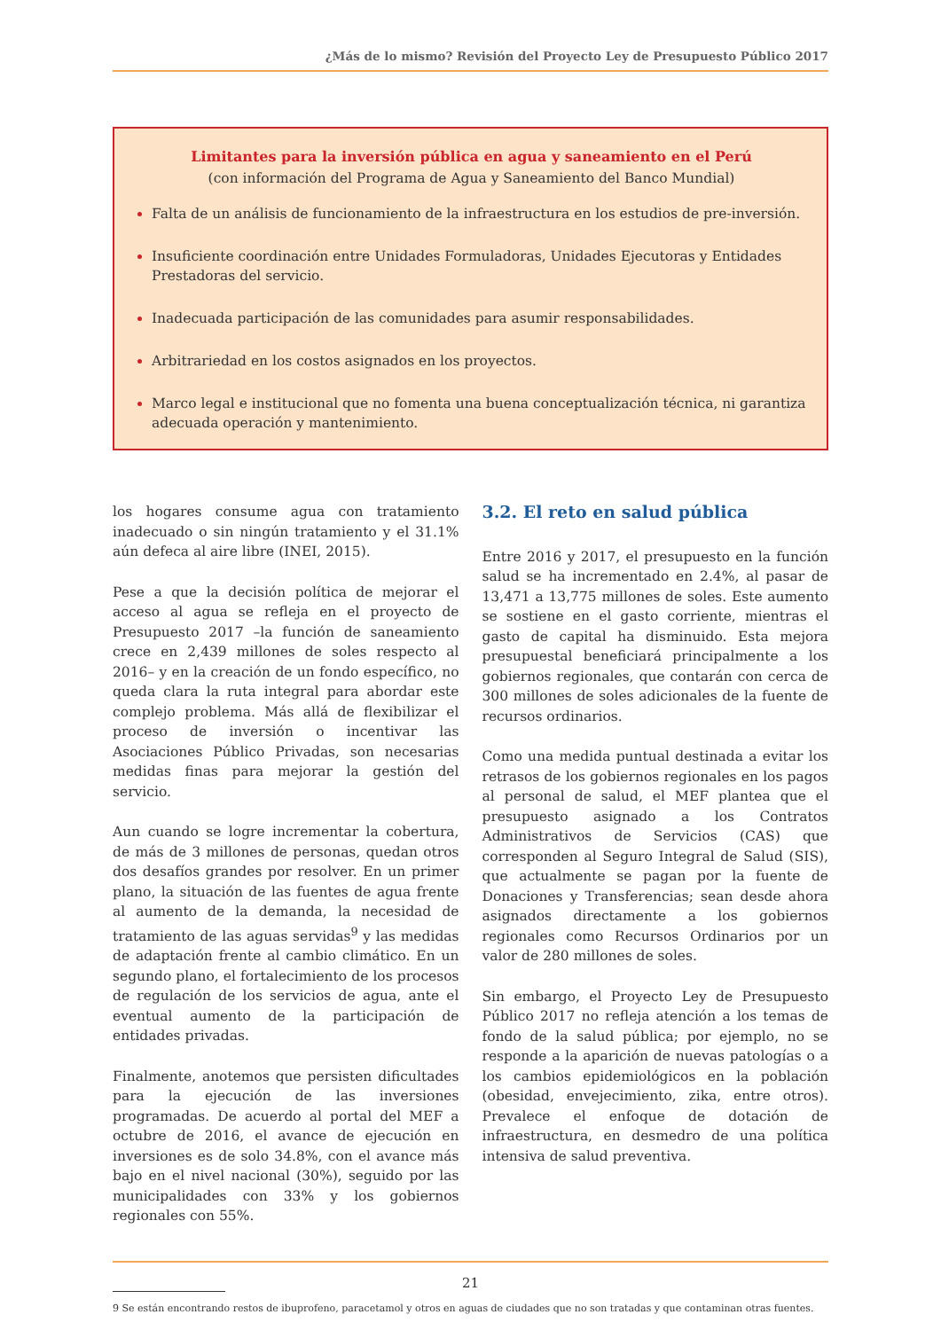¿Más de lo mismo? Revisión del Proyecto Ley de Presupuesto Público 2017
Limitantes para la inversión pública en agua y saneamiento en el Perú
(con información del Programa de Agua y Saneamiento del Banco Mundial)
Falta de un análisis de funcionamiento de la infraestructura en los estudios de pre-inversión.
Insuficiente coordinación entre Unidades Formuladoras, Unidades Ejecutoras y Entidades Prestadoras del servicio.
Inadecuada participación de las comunidades para asumir responsabilidades.
Arbitrariedad en los costos asignados en los proyectos.
Marco legal e institucional que no fomenta una buena conceptualización técnica, ni garantiza adecuada operación y mantenimiento.
los hogares consume agua con tratamiento inadecuado o sin ningún tratamiento y el 31.1% aún defeca al aire libre (INEI, 2015).
Pese a que la decisión política de mejorar el acceso al agua se refleja en el proyecto de Presupuesto 2017 –la función de saneamiento crece en 2,439 millones de soles respecto al 2016– y en la creación de un fondo específico, no queda clara la ruta integral para abordar este complejo problema. Más allá de flexibilizar el proceso de inversión o incentivar las Asociaciones Público Privadas, son necesarias medidas finas para mejorar la gestión del servicio.
Aun cuando se logre incrementar la cobertura, de más de 3 millones de personas, quedan otros dos desafíos grandes por resolver. En un primer plano, la situación de las fuentes de agua frente al aumento de la demanda, la necesidad de tratamiento de las aguas servidas<sup>9</sup> y las medidas de adaptación frente al cambio climático. En un segundo plano, el fortalecimiento de los procesos de regulación de los servicios de agua, ante el eventual aumento de la participación de entidades privadas.
Finalmente, anotemos que persisten dificultades para la ejecución de las inversiones programadas. De acuerdo al portal del MEF a octubre de 2016, el avance de ejecución en inversiones es de solo 34.8%, con el avance más bajo en el nivel nacional (30%), seguido por las municipalidades con 33% y los gobiernos regionales con 55%.
3.2. El reto en salud pública
Entre 2016 y 2017, el presupuesto en la función salud se ha incrementado en 2.4%, al pasar de 13,471 a 13,775 millones de soles. Este aumento se sostiene en el gasto corriente, mientras el gasto de capital ha disminuido. Esta mejora presupuestal beneficiará principalmente a los gobiernos regionales, que contarán con cerca de 300 millones de soles adicionales de la fuente de recursos ordinarios.
Como una medida puntual destinada a evitar los retrasos de los gobiernos regionales en los pagos al personal de salud, el MEF plantea que el presupuesto asignado a los Contratos Administrativos de Servicios (CAS) que corresponden al Seguro Integral de Salud (SIS), que actualmente se pagan por la fuente de Donaciones y Transferencias; sean desde ahora asignados directamente a los gobiernos regionales como Recursos Ordinarios por un valor de 280 millones de soles.
Sin embargo, el Proyecto Ley de Presupuesto Público 2017 no refleja atención a los temas de fondo de la salud pública; por ejemplo, no se responde a la aparición de nuevas patologías o a los cambios epidemiológicos en la población (obesidad, envejecimiento, zika, entre otros). Prevalece el enfoque de dotación de infraestructura, en desmedro de una política intensiva de salud preventiva.
9 Se están encontrando restos de ibuprofeno, paracetamol y otros en aguas de ciudades que no son tratadas y que contaminan otras fuentes.
21